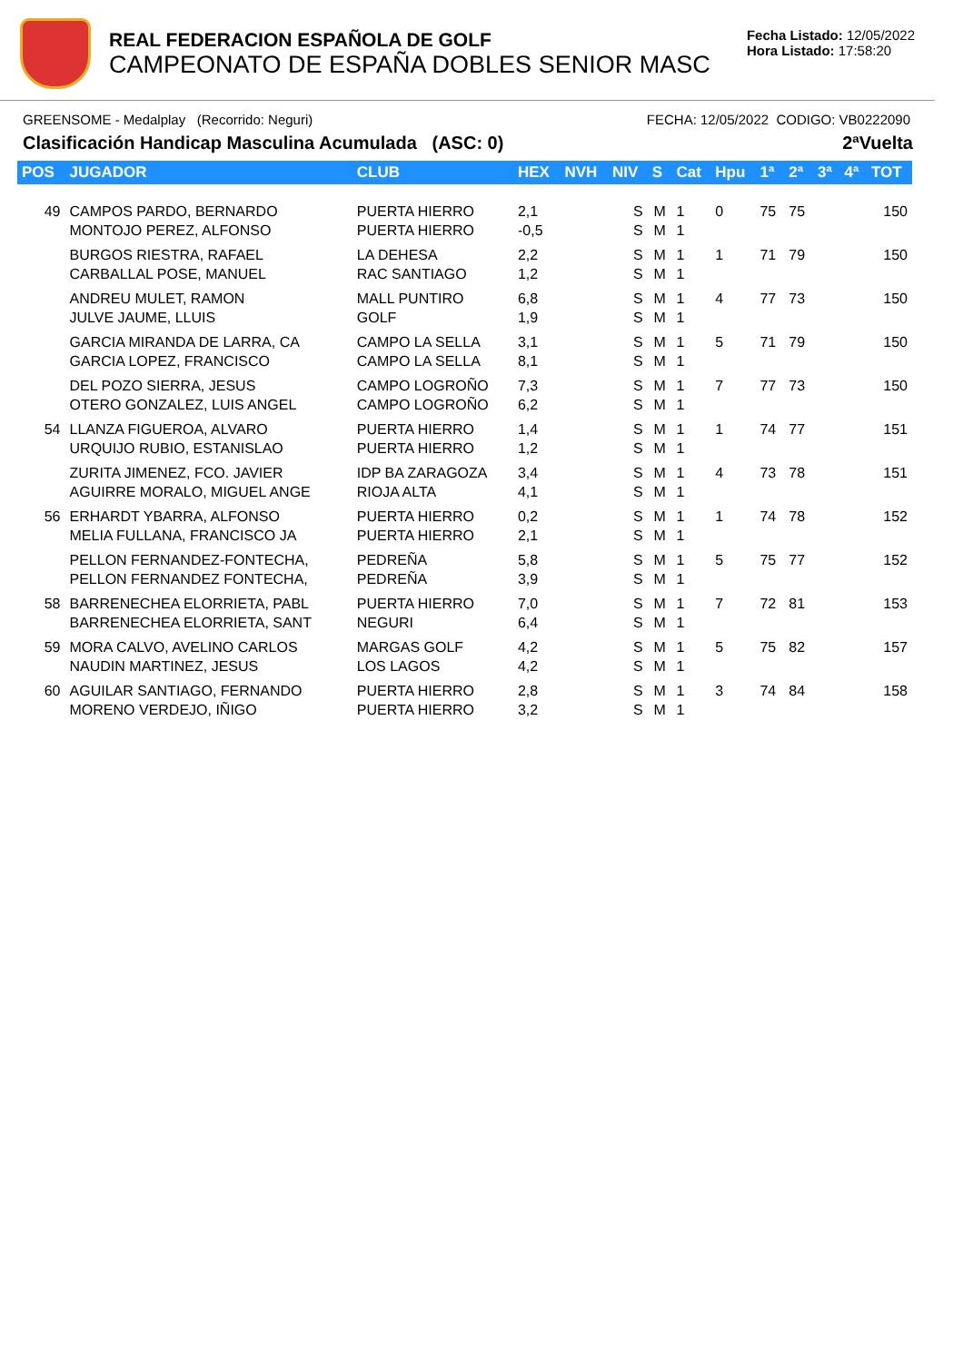REAL FEDERACION ESPAÑOLA DE GOLF
CAMPEONATO DE ESPAÑA DOBLES SENIOR MASC
Fecha Listado: 12/05/2022
Hora Listado: 17:58:20
GREENSOME - Medalplay (Recorrido: Neguri) FECHA: 12/05/2022 CODIGO: VB0222090
Clasificación Handicap Masculina Acumulada (ASC: 0) 2ªVuelta
| POS | JUGADOR | CLUB | HEX | NVH | NIV | S | Cat | Hpu | 1ª | 2ª | 3ª | 4ª | TOT |
| --- | --- | --- | --- | --- | --- | --- | --- | --- | --- | --- | --- | --- | --- |
| 49 | CAMPOS PARDO, BERNARDO MONTOJO PEREZ, ALFONSO | PUERTA HIERRO PUERTA HIERRO | 2,1 -0,5 | | S S | M M | 1 1 | 0 | 75 | 75 | | | 150 |
| | BURGOS RIESTRA, RAFAEL CARBALLAL POSE, MANUEL | LA DEHESA RAC SANTIAGO | 2,2 1,2 | | S S | M M | 1 1 | 1 | 71 | 79 | | | 150 |
| | ANDREU MULET, RAMON JULVE JAUME, LLUIS | MALL PUNTIRO GOLF | 6,8 1,9 | | S S | M M | 1 1 | 4 | 77 | 73 | | | 150 |
| | GARCIA MIRANDA DE LARRA, CA GARCIA LOPEZ, FRANCISCO | CAMPO LA SELLA CAMPO LA SELLA | 3,1 8,1 | | S S | M M | 1 1 | 5 | 71 | 79 | | | 150 |
| | DEL POZO SIERRA, JESUS OTERO GONZALEZ, LUIS ANGEL | CAMPO LOGROÑO CAMPO LOGROÑO | 7,3 6,2 | | S S | M M | 1 1 | 7 | 77 | 73 | | | 150 |
| 54 | LLANZA FIGUEROA, ALVARO URQUIJO RUBIO, ESTANISLAO | PUERTA HIERRO PUERTA HIERRO | 1,4 1,2 | | S S | M M | 1 1 | 1 | 74 | 77 | | | 151 |
| | ZURITA JIMENEZ, FCO. JAVIER AGUIRRE MORALO, MIGUEL ANGE | IDP BA ZARAGOZA RIOJA ALTA | 3,4 4,1 | | S S | M M | 1 1 | 4 | 73 | 78 | | | 151 |
| 56 | ERHARDT YBARRA, ALFONSO MELIA FULLANA, FRANCISCO JA | PUERTA HIERRO PUERTA HIERRO | 0,2 2,1 | | S S | M M | 1 1 | 1 | 74 | 78 | | | 152 |
| | PELLON FERNANDEZ-FONTECHA, PELLON FERNANDEZ FONTECHA, | PEDREÑA PEDREÑA | 5,8 3,9 | | S S | M M | 1 1 | 5 | 75 | 77 | | | 152 |
| 58 | BARRENECHEA ELORRIETA, PABL BARRENECHEA ELORRIETA, SANT | PUERTA HIERRO NEGURI | 7,0 6,4 | | S S | M M | 1 1 | 7 | 72 | 81 | | | 153 |
| 59 | MORA CALVO, AVELINO CARLOS NAUDIN MARTINEZ, JESUS | MARGAS GOLF LOS LAGOS | 4,2 4,2 | | S S | M M | 1 1 | 5 | 75 | 82 | | | 157 |
| 60 | AGUILAR SANTIAGO, FERNANDO MORENO VERDEJO, IÑIGO | PUERTA HIERRO PUERTA HIERRO | 2,8 3,2 | | S S | M M | 1 1 | 3 | 74 | 84 | | | 158 |